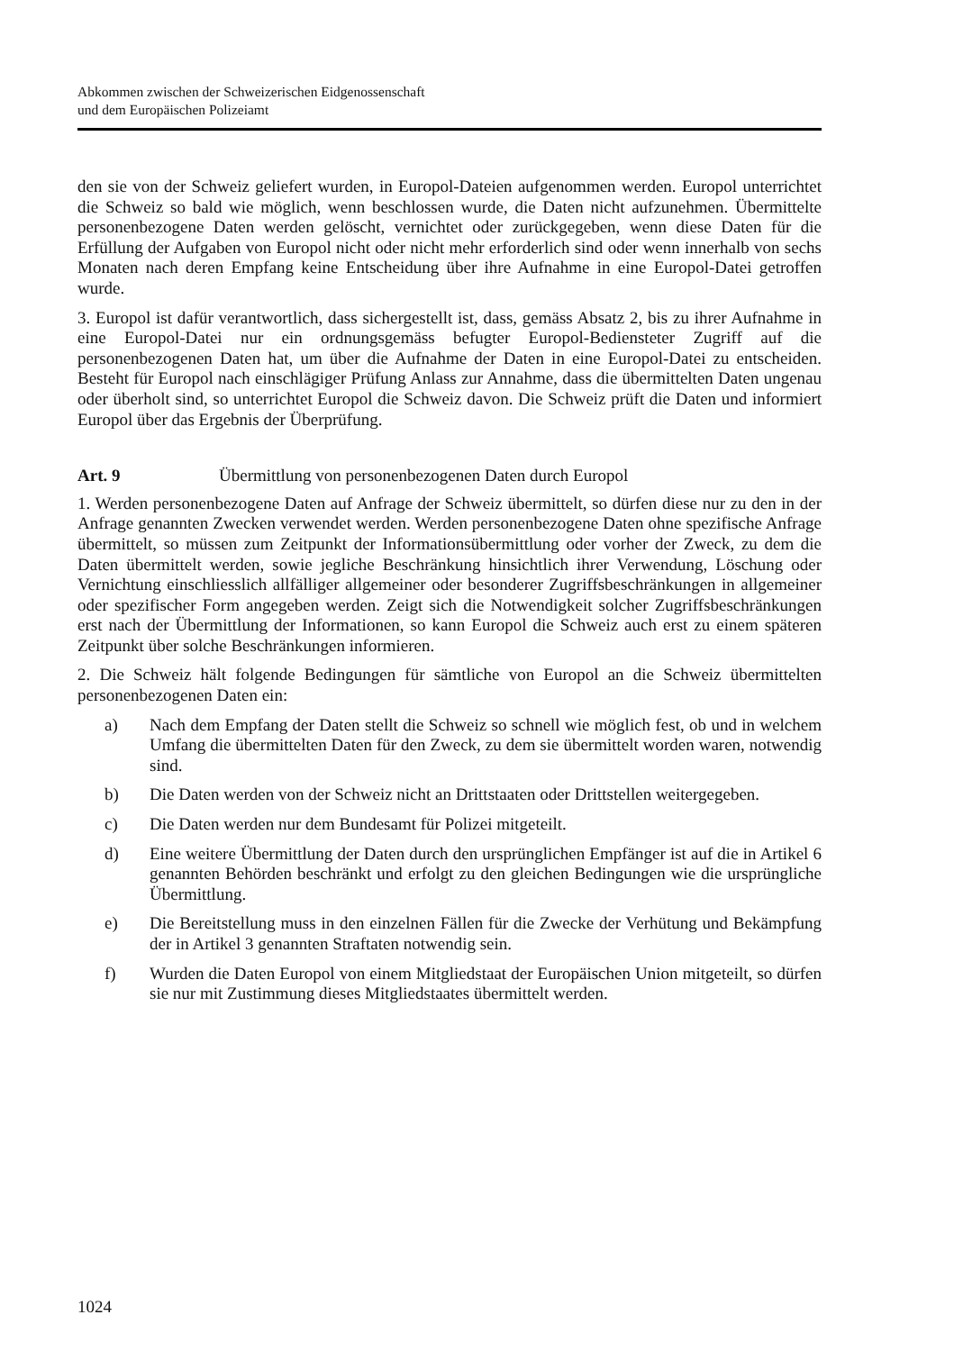Abkommen zwischen der Schweizerischen Eidgenossenschaft
und dem Europäischen Polizeiamt
den sie von der Schweiz geliefert wurden, in Europol-Dateien aufgenommen werden. Europol unterrichtet die Schweiz so bald wie möglich, wenn beschlossen wurde, die Daten nicht aufzunehmen. Übermittelte personenbezogene Daten werden gelöscht, vernichtet oder zurückgegeben, wenn diese Daten für die Erfüllung der Aufgaben von Europol nicht oder nicht mehr erforderlich sind oder wenn innerhalb von sechs Monaten nach deren Empfang keine Entscheidung über ihre Aufnahme in eine Europol-Datei getroffen wurde.
3. Europol ist dafür verantwortlich, dass sichergestellt ist, dass, gemäss Absatz 2, bis zu ihrer Aufnahme in eine Europol-Datei nur ein ordnungsgemäss befugter Europol-Bediensteter Zugriff auf die personenbezogenen Daten hat, um über die Aufnahme der Daten in eine Europol-Datei zu entscheiden. Besteht für Europol nach einschlägiger Prüfung Anlass zur Annahme, dass die übermittelten Daten ungenau oder überholt sind, so unterrichtet Europol die Schweiz davon. Die Schweiz prüft die Daten und informiert Europol über das Ergebnis der Überprüfung.
Art. 9 Übermittlung von personenbezogenen Daten durch Europol
1. Werden personenbezogene Daten auf Anfrage der Schweiz übermittelt, so dürfen diese nur zu den in der Anfrage genannten Zwecken verwendet werden. Werden personenbezogene Daten ohne spezifische Anfrage übermittelt, so müssen zum Zeitpunkt der Informationsübermittlung oder vorher der Zweck, zu dem die Daten übermittelt werden, sowie jegliche Beschränkung hinsichtlich ihrer Verwendung, Löschung oder Vernichtung einschliesslich allfälliger allgemeiner oder besonderer Zugriffsbeschränkungen in allgemeiner oder spezifischer Form angegeben werden. Zeigt sich die Notwendigkeit solcher Zugriffsbeschränkungen erst nach der Übermittlung der Informationen, so kann Europol die Schweiz auch erst zu einem späteren Zeitpunkt über solche Beschränkungen informieren.
2. Die Schweiz hält folgende Bedingungen für sämtliche von Europol an die Schweiz übermittelten personenbezogenen Daten ein:
a) Nach dem Empfang der Daten stellt die Schweiz so schnell wie möglich fest, ob und in welchem Umfang die übermittelten Daten für den Zweck, zu dem sie übermittelt worden waren, notwendig sind.
b) Die Daten werden von der Schweiz nicht an Drittstaaten oder Drittstellen weitergegeben.
c) Die Daten werden nur dem Bundesamt für Polizei mitgeteilt.
d) Eine weitere Übermittlung der Daten durch den ursprünglichen Empfänger ist auf die in Artikel 6 genannten Behörden beschränkt und erfolgt zu den gleichen Bedingungen wie die ursprüngliche Übermittlung.
e) Die Bereitstellung muss in den einzelnen Fällen für die Zwecke der Verhütung und Bekämpfung der in Artikel 3 genannten Straftaten notwendig sein.
f) Wurden die Daten Europol von einem Mitgliedstaat der Europäischen Union mitgeteilt, so dürfen sie nur mit Zustimmung dieses Mitgliedstaates übermittelt werden.
1024